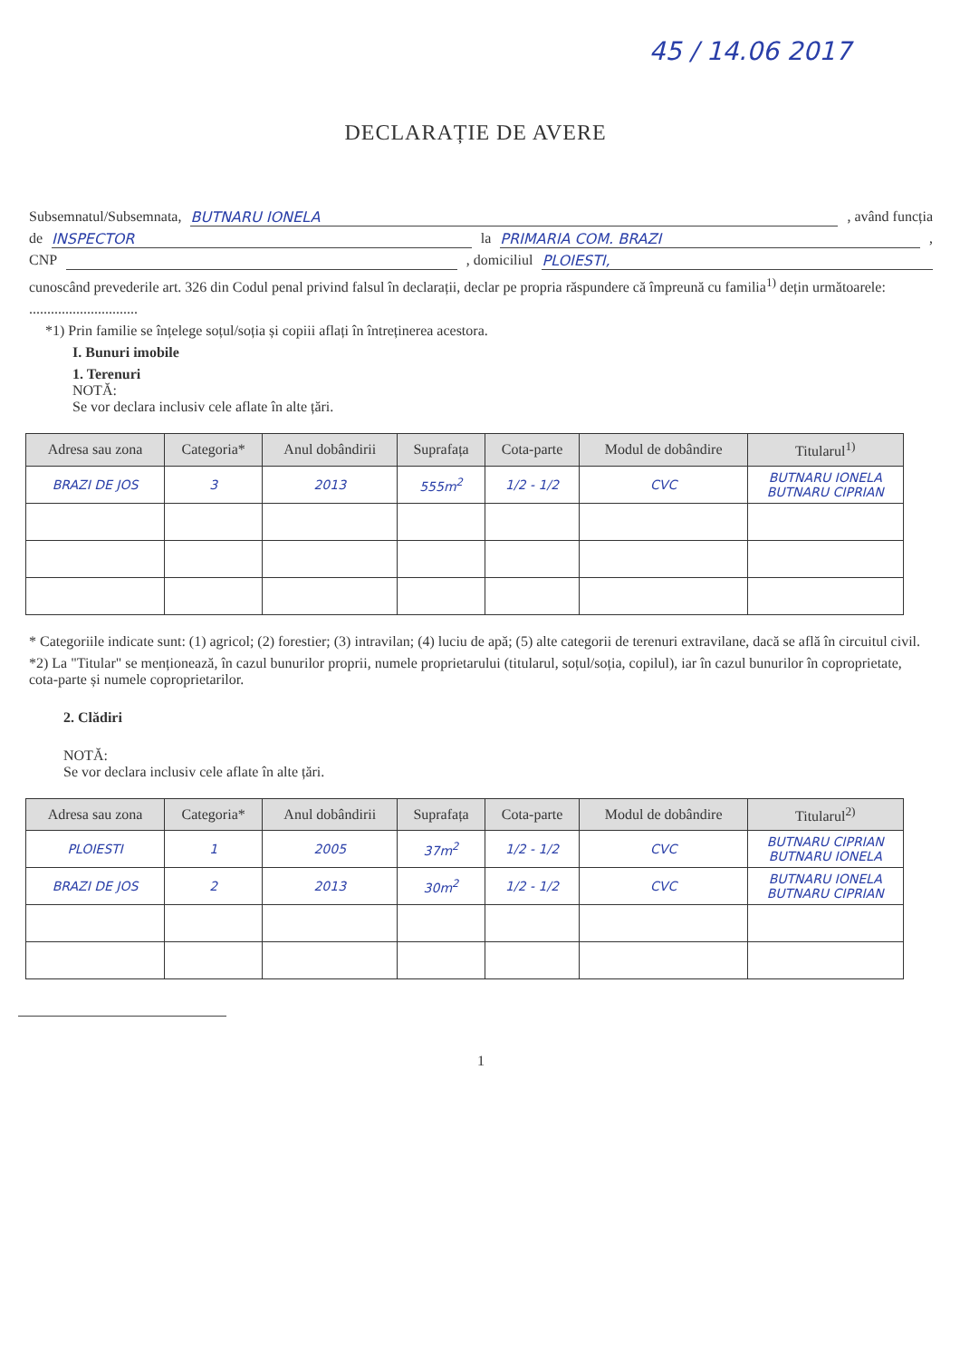45 / 14.06 2017
DECLARAȚIE DE AVERE
Subsemnatul/Subsemnata, BUTNARU IONELA, având funcția
de INSPECTOR la PRIMARIA COM. BRAZI,
CNP , domiciliul PLOIESTI,
cunoscând prevederile art. 326 din Codul penal privind falsul în declarații, declar pe propria răspundere că împreună cu familia<sup>1)</sup> dețin următoarele:
..............................
*1) Prin familie se înțelege soțul/soția și copiii aflați în întreținerea acestora.
I. Bunuri imobile
1. Terenuri
NOTĂ:
Se vor declara inclusiv cele aflate în alte țări.
| Adresa sau zona | Categoria* | Anul dobândirii | Suprafața | Cota-parte | Modul de dobândire | Titularul<sup>1)</sup> |
| --- | --- | --- | --- | --- | --- | --- |
| BRAZI DE JOS | 3 | 2013 | 555m<sup>2</sup> | 1/2 - 1/2 | CVC | BUTNARU IONELA BUTNARU CIPRIAN |
* Categoriile indicate sunt: (1) agricol; (2) forestier; (3) intravilan; (4) luciu de apă; (5) alte categorii de terenuri extravilane, dacă se află în circuitul civil.
*2) La "Titular" se menționează, în cazul bunurilor proprii, numele proprietarului (titularul, soțul/soția, copilul), iar în cazul bunurilor în coproprietate, cota-parte și numele coproprietarilor.
2. Clădiri
NOTĂ:
Se vor declara inclusiv cele aflate în alte țări.
| Adresa sau zona | Categoria* | Anul dobândirii | Suprafața | Cota-parte | Modul de dobândire | Titularul<sup>2)</sup> |
| --- | --- | --- | --- | --- | --- | --- |
| PLOIESTI | 1 | 2005 | 37m<sup>2</sup> | 1/2 - 1/2 | CVC | BUTNARU CIPRIAN BUTNARU IONELA |
| BRAZI DE JOS | 2 | 2013 | 30m<sup>2</sup> | 1/2 - 1/2 | CVC | BUTNARU IONELA BUTNARU CIPRIAN |
1